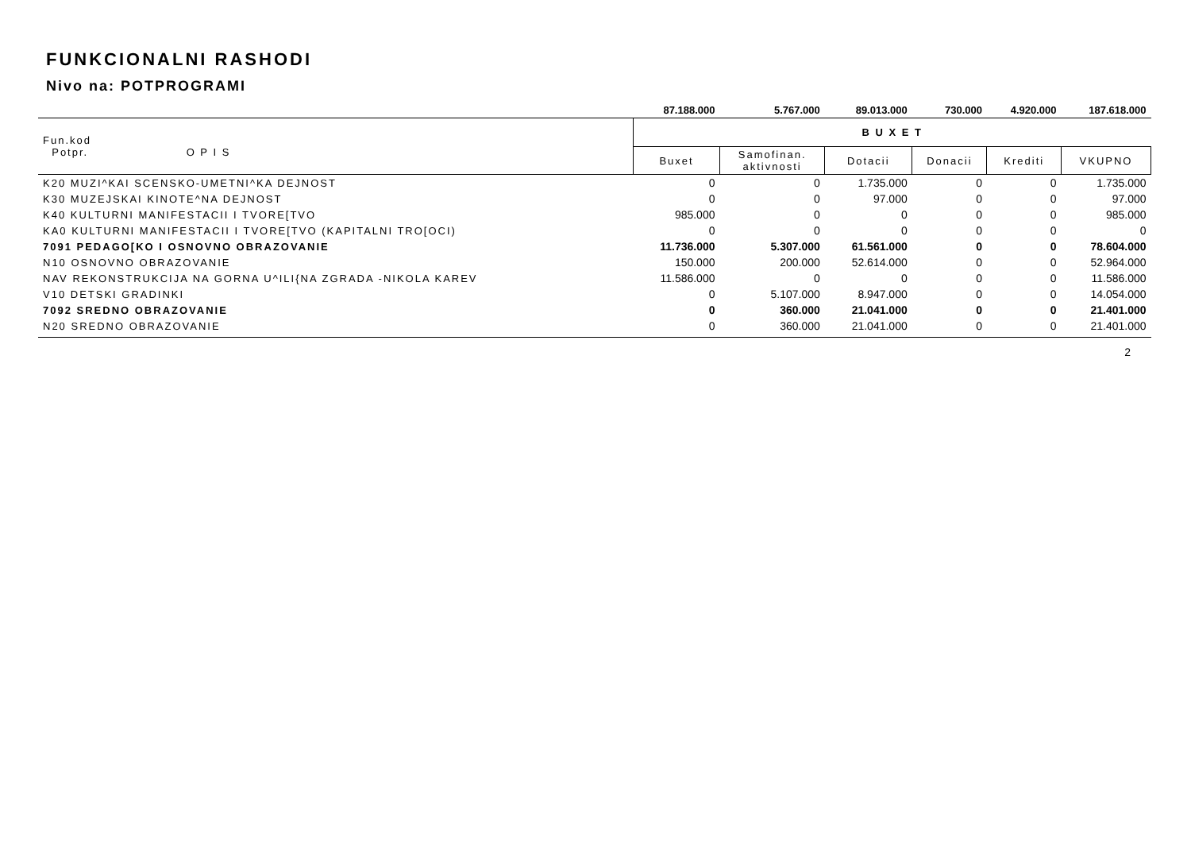FUNKCIONALNI RASHODI
Nivo na: POTPROGRAMI
| | 87.188.000 | 5.767.000 | 89.013.000 | 730.000 | 4.920.000 | 187.618.000 |
| Fun.kod Potpr. O P I S | B U X E T | | | | | |
| | Buxet | Samofinan. aktivnosti | Dotacii | Donacii | Krediti | VKUPNO |
| K20 MUZI^KAI SCENSKO-UMETNI^KA DEJNOST | 0 | 0 | 1.735.000 | 0 | 0 | 1.735.000 |
| K30 MUZEJSKAI KINOTE^NA DEJNOST | 0 | 0 | 97.000 | 0 | 0 | 97.000 |
| K40 KULTURNI MANIFESTACII I TVORE[TVO | 985.000 | 0 | 0 | 0 | 0 | 985.000 |
| KA0 KULTURNI MANIFESTACII I TVORE[TVO (KAPITALNI TRO[OCI) | 0 | 0 | 0 | 0 | 0 | 0 |
| 7091 PEDAGO[KO I OSNOVNO OBRAZOVANIE | 11.736.000 | 5.307.000 | 61.561.000 | 0 | 0 | 78.604.000 |
| N10 OSNOVNO OBRAZOVANIE | 150.000 | 200.000 | 52.614.000 | 0 | 0 | 52.964.000 |
| NAV REKONSTRUKCIJA NA GORNA U^ILI{NA ZGRADA -NIKOLA KAREV | 11.586.000 | 0 | 0 | 0 | 0 | 11.586.000 |
| V10 DETSKI GRADINKI | 0 | 5.107.000 | 8.947.000 | 0 | 0 | 14.054.000 |
| 7092 SREDNO OBRAZOVANIE | 0 | 360.000 | 21.041.000 | 0 | 0 | 21.401.000 |
| N20 SREDNO OBRAZOVANIE | 0 | 360.000 | 21.041.000 | 0 | 0 | 21.401.000 |
2